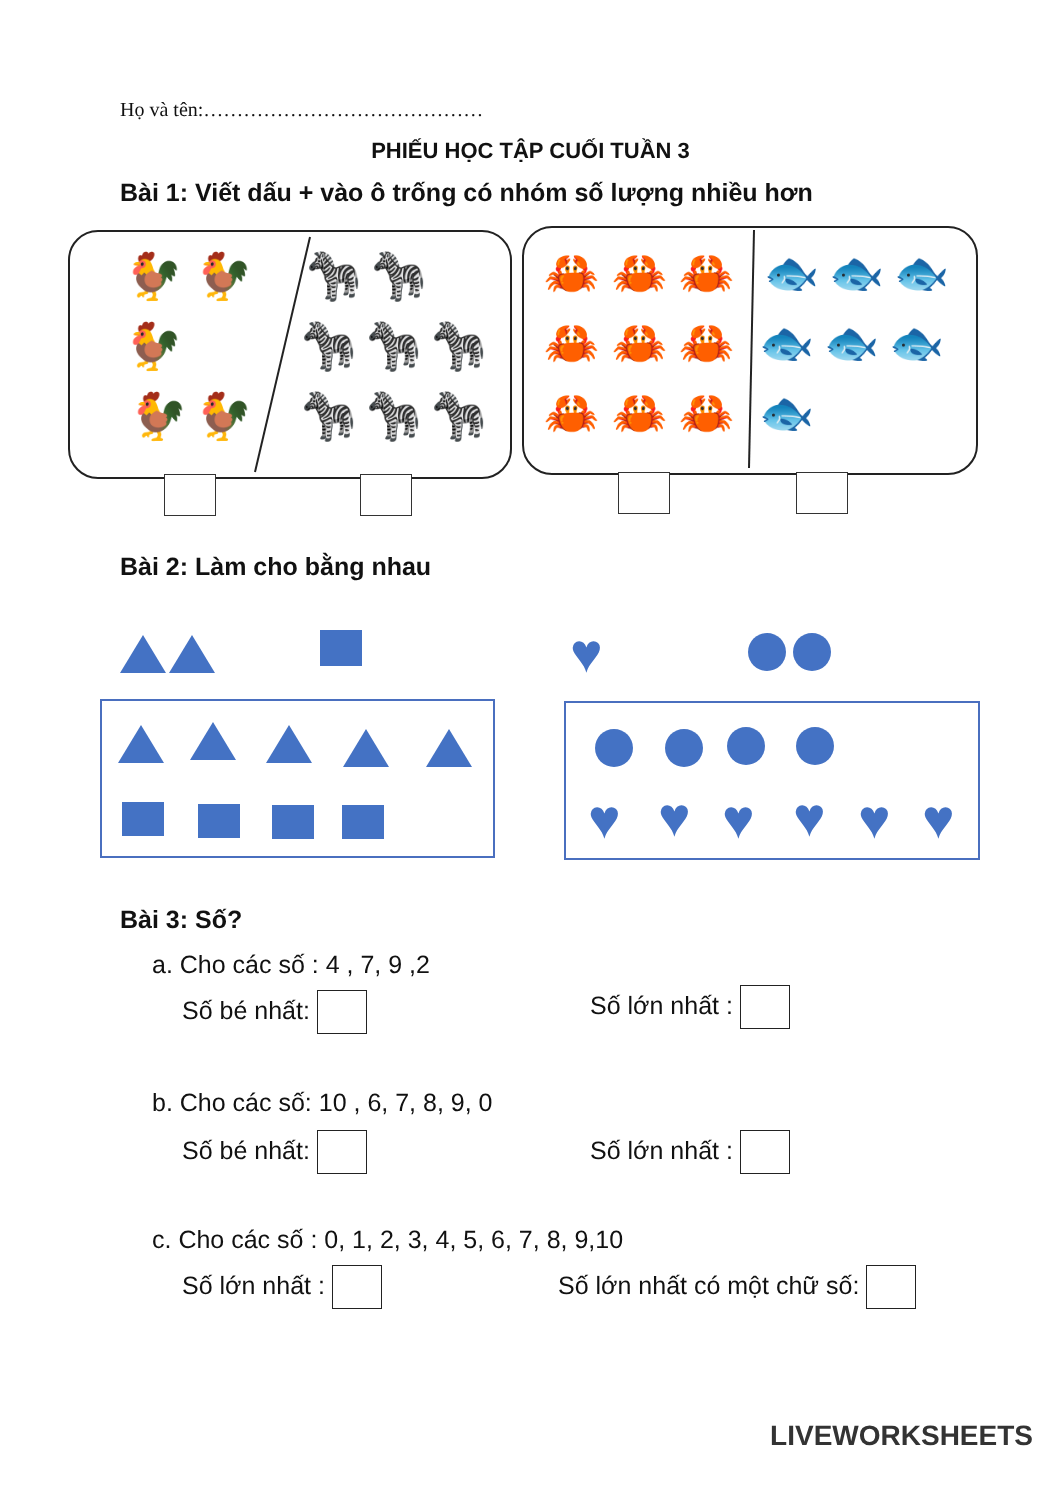Họ và tên:……………………………………
PHIẾU HỌC TẬP CUỐI TUẦN 3
Bài 1: Viết dấu + vào ô trống có nhóm số lượng nhiều hơn
🐓
🐓
🐓
🐓
🐓
🦓
🦓
🦓
🦓
🦓
🦓
🦓
🦓
🦀
🦀
🦀
🦀
🦀
🦀
🦀
🦀
🦀
🐟
🐟
🐟
🐟
🐟
🐟
🐟
Bài 2: Làm cho bằng nhau
♥
♥
♥
♥
♥
♥
♥
Bài 3: Số?
a. Cho các số : 4 , 7, 9 ,2
Số bé nhất: Số lớn nhất :
b. Cho các số: 10 , 6, 7, 8, 9, 0
Số bé nhất: Số lớn nhất :
c. Cho các số : 0, 1, 2, 3, 4, 5, 6, 7, 8, 9,10
Số lớn nhất : Số lớn nhất có một chữ số:
LIVEWORKSHEETS